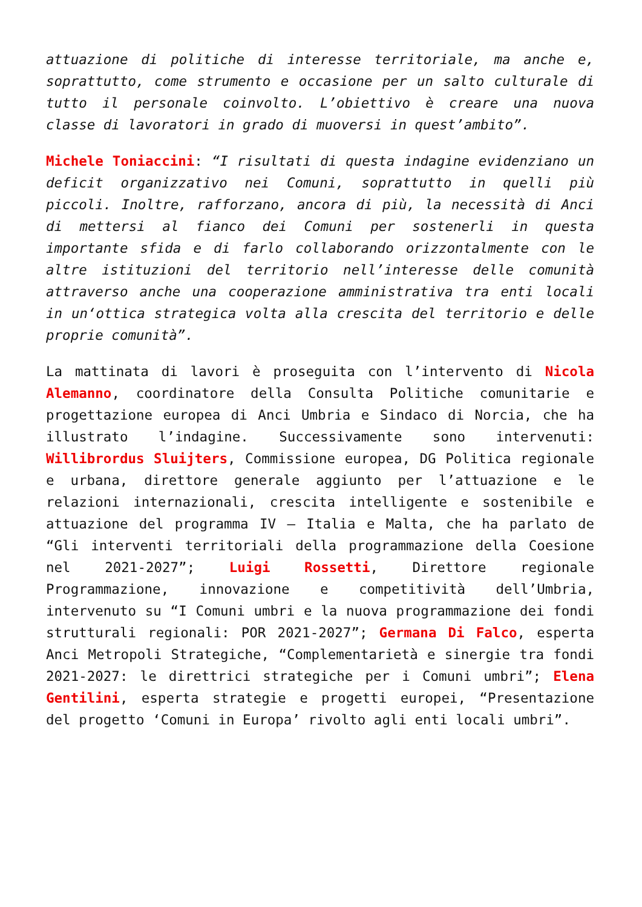attuazione di politiche di interesse territoriale, ma anche e, soprattutto, come strumento e occasione per un salto culturale di tutto il personale coinvolto. L’obiettivo è creare una nuova classe di lavoratori in grado di muoversi in quest’ambito”.
Michele Toniaccini: “I risultati di questa indagine evidenziano un deficit organizzativo nei Comuni, soprattutto in quelli più piccoli. Inoltre, rafforzano, ancora di più, la necessità di Anci di mettersi al fianco dei Comuni per sostenerli in questa importante sfida e di farlo collaborando orizzontalmente con le altre istituzioni del territorio nell’interesse delle comunità attraverso anche una cooperazione amministrativa tra enti locali in un‘ottica strategica volta alla crescita del territorio e delle proprie comunità”.
La mattinata di lavori è proseguita con l’intervento di Nicola Alemanno, coordinatore della Consulta Politiche comunitarie e progettazione europea di Anci Umbria e Sindaco di Norcia, che ha illustrato l’indagine. Successivamente sono intervenuti: Willibrordus Sluijters, Commissione europea, DG Politica regionale e urbana, direttore generale aggiunto per l’attuazione e le relazioni internazionali, crescita intelligente e sostenibile e attuazione del programma IV – Italia e Malta, che ha parlato de “Gli interventi territoriali della programmazione della Coesione nel 2021-2027”; Luigi Rossetti, Direttore regionale Programmazione, innovazione e competitività dell’Umbria, intervenuto su “I Comuni umbri e la nuova programmazione dei fondi strutturali regionali: POR 2021-2027”; Germana Di Falco, esperta Anci Metropoli Strategiche, “Complementarietà e sinergie tra fondi 2021-2027: le direttrici strategiche per i Comuni umbri”; Elena Gentilini, esperta strategie e progetti europei, “Presentazione del progetto ‘Comuni in Europa’ rivolto agli enti locali umbri”.